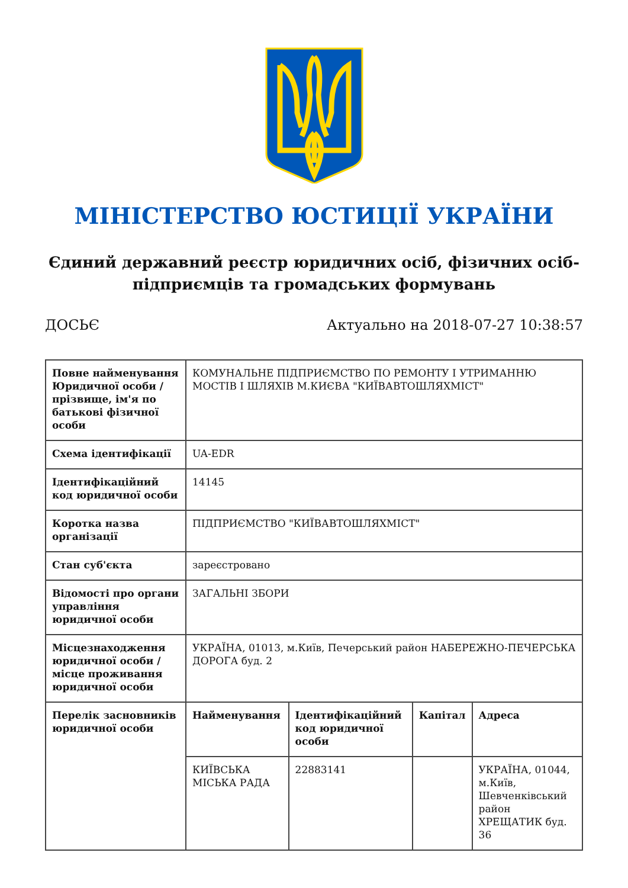МІНІСТЕРСТВО ЮСТИЦІЇ УКРАЇНИ
Єдиний державний реєстр юридичних осіб, фізичних осіб-підприємців та громадських формувань
ДОСЬЄ Актуально на 2018-07-27 10:38:57
| Повне найменування Юридичної особи / прізвище, ім'я по батькові фізичної особи | КОМУНАЛЬНЕ ПІДПРИЄМСТВО ПО РЕМОНТУ І УТРИМАННЮ МОСТІВ І ШЛЯХІВ М.КИЄВА "КИЇВАВТОШЛЯХМІСТ" | | | |
| Схема ідентифікації | UA-EDR | | | |
| Ідентифікаційний код юридичної особи | 14145 | | | |
| Коротка назва організації | ПІДПРИЄМСТВО "КИЇВАВТОШЛЯХМІСТ" | | | |
| Стан суб'єкта | зареєстровано | | | |
| Відомості про органи управління юридичної особи | ЗАГАЛЬНІ ЗБОРИ | | | |
| Місцезнаходження юридичної особи / місце проживання юридичної особи | УКРАЇНА, 01013, м.Київ, Печерський район НАБЕРЕЖНО-ПЕЧЕРСЬКА ДОРОГА буд. 2 | | | |
| Перелік засновників юридичної особи | Найменування | Ідентифікаційний код юридичної особи | Капітал | Адреса |
| | КИЇВСЬКА МІСЬКА РАДА | 22883141 | | УКРАЇНА, 01044, м.Київ, Шевченківський район ХРЕЩАТИК буд. 36 |